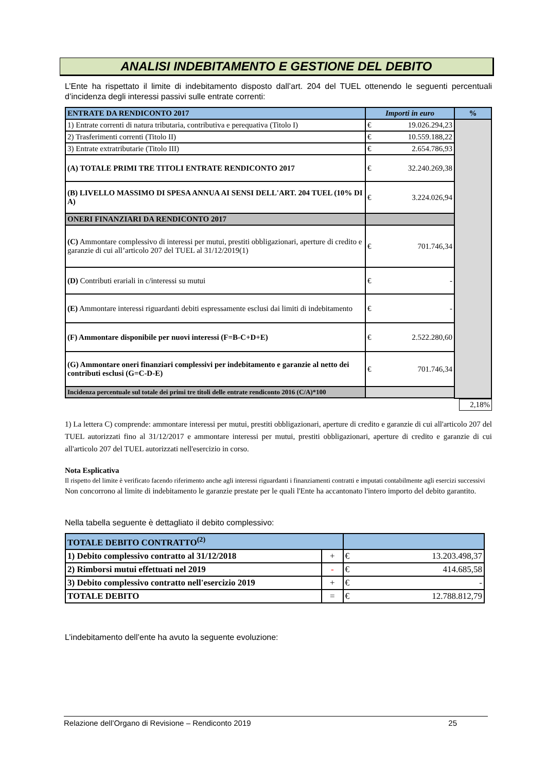ANALISI INDEBITAMENTO E GESTIONE DEL DEBITO
L’Ente ha rispettato il limite di indebitamento disposto dall’art. 204 del TUEL ottenendo le seguenti percentuali d’incidenza degli interessi passivi sulle entrate correnti:
| ENTRATE DA RENDICONTO 2017 | Importi in euro | | % |
| --- | --- | --- | --- |
| 1) Entrate correnti di natura tributaria, contributiva e perequativa (Titolo I) | € | 19.026.294,23 | |
| 2) Trasferimenti correnti (Titolo II) | € | 10.559.188,22 | |
| 3) Entrate extratributarie (Titolo III) | € | 2.654.786,93 | |
| (A) TOTALE PRIMI TRE TITOLI ENTRATE RENDICONTO 2017 | € | 32.240.269,38 | |
| (B) LIVELLO MASSIMO DI SPESA ANNUA AI SENSI DELL'ART. 204 TUEL (10% DI A) | € | 3.224.026,94 | |
| ONERI FINANZIARI DA RENDICONTO 2017 | | | |
| (C) Ammontare complessivo di interessi per mutui, prestiti obbligazionari, aperture di credito e garanzie di cui all’articolo 207 del TUEL al 31/12/2019(1) | € | 701.746,34 | |
| (D) Contributi erariali in c/interessi su mutui | € | - | |
| (E) Ammontare interessi riguardanti debiti espressamente esclusi dai limiti di indebitamento | € | - | |
| (F) Ammontare disponibile per nuovi interessi (F=B-C+D+E) | € | 2.522.280,60 | |
| (G) Ammontare oneri finanziari complessivi per indebitamento e garanzie al netto dei contributi esclusi (G=C-D-E) | € | 701.746,34 | |
| Incidenza percentuale sul totale dei primi tre titoli delle entrate rendiconto 2016 (C/A)*100 | | | |
| | 2,18% |
1) La lettera C) comprende: ammontare interessi per mutui, prestiti obbligazionari, aperture di credito e garanzie di cui all'articolo 207 del TUEL autorizzati fino al 31/12/2017 e ammontare interessi per mutui, prestiti obbligazionari, aperture di credito e garanzie di cui all'articolo 207 del TUEL autorizzati nell'esercizio in corso.
Nota Esplicativa
Il rispetto del limite è verificato facendo riferimento anche agli interessi riguardanti i finanziamenti contratti e imputati contabilmente agli esercizi successivi
Non concorrono al limite di indebitamento le garanzie prestate per le quali l'Ente ha accantonato l'intero importo del debito garantito.
Nella tabella seguente è dettagliato il debito complessivo:
| TOTALE DEBITO CONTRATTO<sup>(2)</sup> | | | |
| 1) Debito complessivo contratto al 31/12/2018 | + | € | 13.203.498,37 |
| 2) Rimborsi mutui effettuati nel 2019 | - | € | 414.685,58 |
| 3) Debito complessivo contratto nell'esercizio 2019 | + | € | - |
| TOTALE DEBITO | = | € | 12.788.812,79 |
L’indebitamento dell’ente ha avuto la seguente evoluzione:
Relazione dell’Organo di Revisione – Rendiconto 2019 25